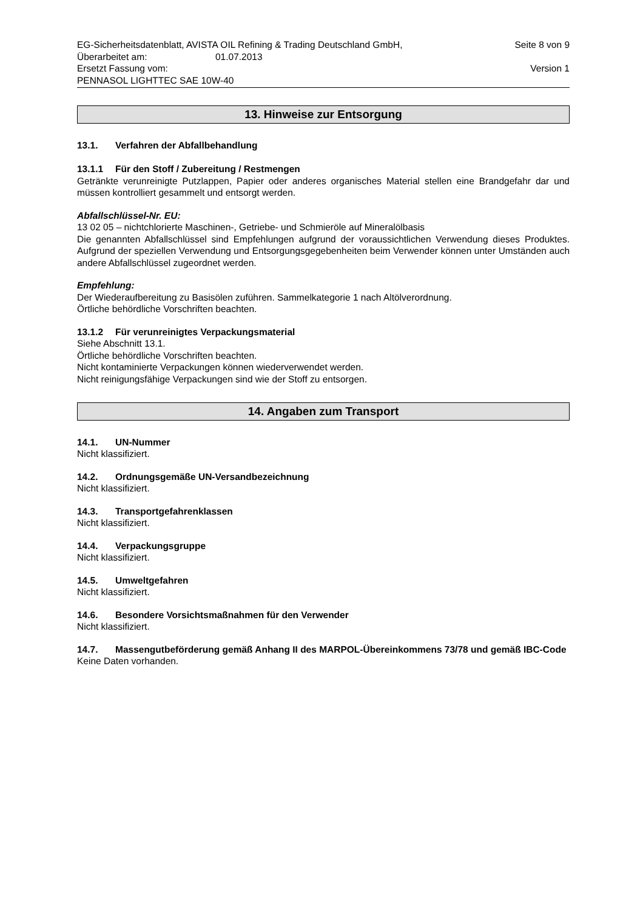EG-Sicherheitsdatenblatt, AVISTA OIL Refining & Trading Deutschland GmbH, Seite 8 von 9
Überarbeitet am: 01.07.2013
Ersetzt Fassung vom: Version 1
PENNASOL LIGHTTEC SAE 10W-40
13. Hinweise zur Entsorgung
13.1. Verfahren der Abfallbehandlung
13.1.1 Für den Stoff / Zubereitung / Restmengen
Getränkte verunreinigte Putzlappen, Papier oder anderes organisches Material stellen eine Brandgefahr dar und müssen kontrolliert gesammelt und entsorgt werden.
Abfallschlüssel-Nr. EU:
13 02 05 – nichtchlorierte Maschinen-, Getriebe- und Schmieröle auf Mineralölbasis
Die genannten Abfallschlüssel sind Empfehlungen aufgrund der voraussichtlichen Verwendung dieses Produktes. Aufgrund der speziellen Verwendung und Entsorgungsgegebenheiten beim Verwender können unter Umständen auch andere Abfallschlüssel zugeordnet werden.
Empfehlung:
Der Wiederaufbereitung zu Basisölen zuführen. Sammelkategorie 1 nach Altölverordnung.
Örtliche behördliche Vorschriften beachten.
13.1.2 Für verunreinigtes Verpackungsmaterial
Siehe Abschnitt 13.1.
Örtliche behördliche Vorschriften beachten.
Nicht kontaminierte Verpackungen können wiederverwendet werden.
Nicht reinigungsfähige Verpackungen sind wie der Stoff zu entsorgen.
14. Angaben zum Transport
14.1. UN-Nummer
Nicht klassifiziert.
14.2. Ordnungsgemäße UN-Versandbezeichnung
Nicht klassifiziert.
14.3. Transportgefahrenklassen
Nicht klassifiziert.
14.4. Verpackungsgruppe
Nicht klassifiziert.
14.5. Umweltgefahren
Nicht klassifiziert.
14.6. Besondere Vorsichtsmaßnahmen für den Verwender
Nicht klassifiziert.
14.7. Massengutbeförderung gemäß Anhang II des MARPOL-Übereinkommens 73/78 und gemäß IBC-Code
Keine Daten vorhanden.